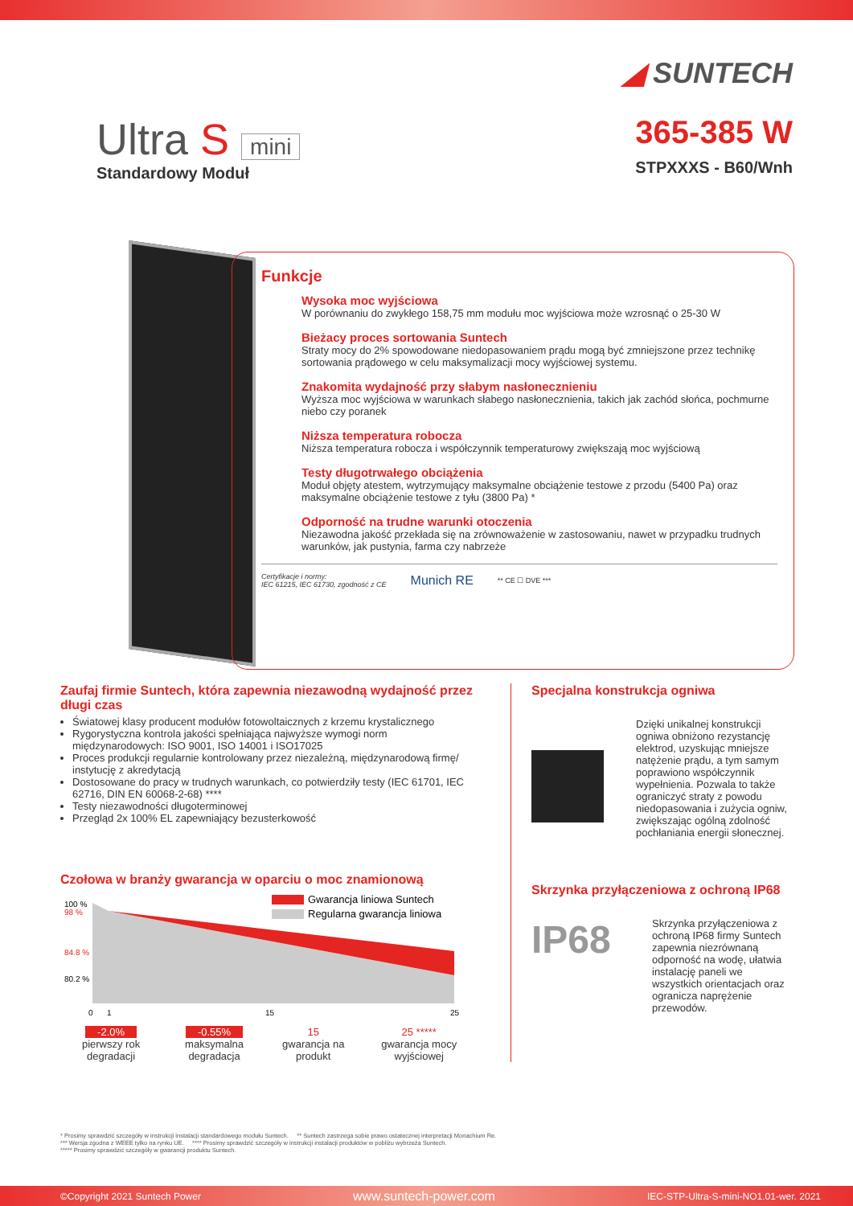◢ SUNTECH
Ultra S mini
Standardowy Moduł
365-385 W
STPXXXS - B60/Wnh
Funkcje
Wysoka moc wyjściowa
W porównaniu do zwykłego 158,75 mm modułu moc wyjściowa może wzrosnąć o 25-30 W
Bieżacy proces sortowania Suntech
Straty mocy do 2% spowodowane niedopasowaniem prądu mogą być zmniejszone przez technikę sortowania prądowego w celu maksymalizacji mocy wyjściowej systemu.
Znakomita wydajność przy słabym nasłonecznieniu
Wyższa moc wyjściowa w warunkach słabego nasłonecznienia, takich jak zachód słońca, pochmurne niebo czy poranek
Niższa temperatura robocza
Niższa temperatura robocza i współczynnik temperaturowy zwiększają moc wyjściową
Testy długotrwałego obciążenia
Moduł objęty atestem, wytrzymujący maksymalne obciążenie testowe z przodu (5400 Pa) oraz maksymalne obciążenie testowe z tyłu (3800 Pa) *
Odporność na trudne warunki otoczenia
Niezawodna jakość przekłada się na zrównoważenie w zastosowaniu, nawet w przypadku trudnych warunków, jak pustynia, farma czy nabrzeże
Certyfikacje i normy:
IEC 61215, IEC 61730, zgodność z CE Munich RE ** CE ☐ DVE ***
Zaufaj firmie Suntech, która zapewnia niezawodną wydajność przez długi czas
Światowej klasy producent modułów fotowoltaicznych z krzemu krystalicznego
Rygorystyczna kontrola jakości spełniająca najwyższe wymogi norm międzynarodowych: ISO 9001, ISO 14001 i ISO17025
Proces produkcji regularnie kontrolowany przez niezależną, międzynarodową firmę/ instytucję z akredytacją
Dostosowane do pracy w trudnych warunkach, co potwierdziły testy (IEC 61701, IEC 62716, DIN EN 60068-2-68) ****
Testy niezawodności długoterminowej
Przegląd 2x 100% EL zapewniający bezusterkowość
Czołowa w branży gwarancja w oparciu o moc znamionową
100 %
98 %
84.8 %
80.2 %
0
1
15
25
Gwarancja liniowa Suntech
Regularna gwarancja liniowa
-2.0%
pierwszy rok degradacji
-0.55%
maksymalna degradacja
15
gwarancja na produkt
25 *****
gwarancja mocy wyjściowej
Specjalna konstrukcja ogniwa
Dzięki unikalnej konstrukcji ogniwa obniżono rezystancję elektrod, uzyskując mniejsze natężenie prądu, a tym samym poprawiono współczynnik wypełnienia. Pozwala to także ograniczyć straty z powodu niedopasowania i zużycia ogniw, zwiększając ogólną zdolność pochłaniania energii słonecznej.
Skrzynka przyłączeniowa z ochroną IP68
IP68
Skrzynka przyłączeniowa z ochroną IP68 firmy Suntech zapewnia niezrównaną odporność na wodę, ułatwia instalację paneli we wszystkich orientacjach oraz ogranicza naprężenie przewodów.
* Prosimy sprawdzić szczegóły w instrukcji instalacji standardowego modułu Suntech. ** Suntech zastrzega sobie prawo ostatecznej interpretacji Monachium Re.
*** Wersja zgodna z WEEE tylko na rynku UE. **** Prosimy sprawdzić szczegóły w instrukcji instalacji produktów w pobliżu wybrzeża Suntech.
***** Prosimy sprawdzić szczegóły w gwarancji produktu Suntech.
©Copyright 2021 Suntech Power www.suntech-power.com IEC-STP-Ultra-S-mini-NO1.01-wer. 2021